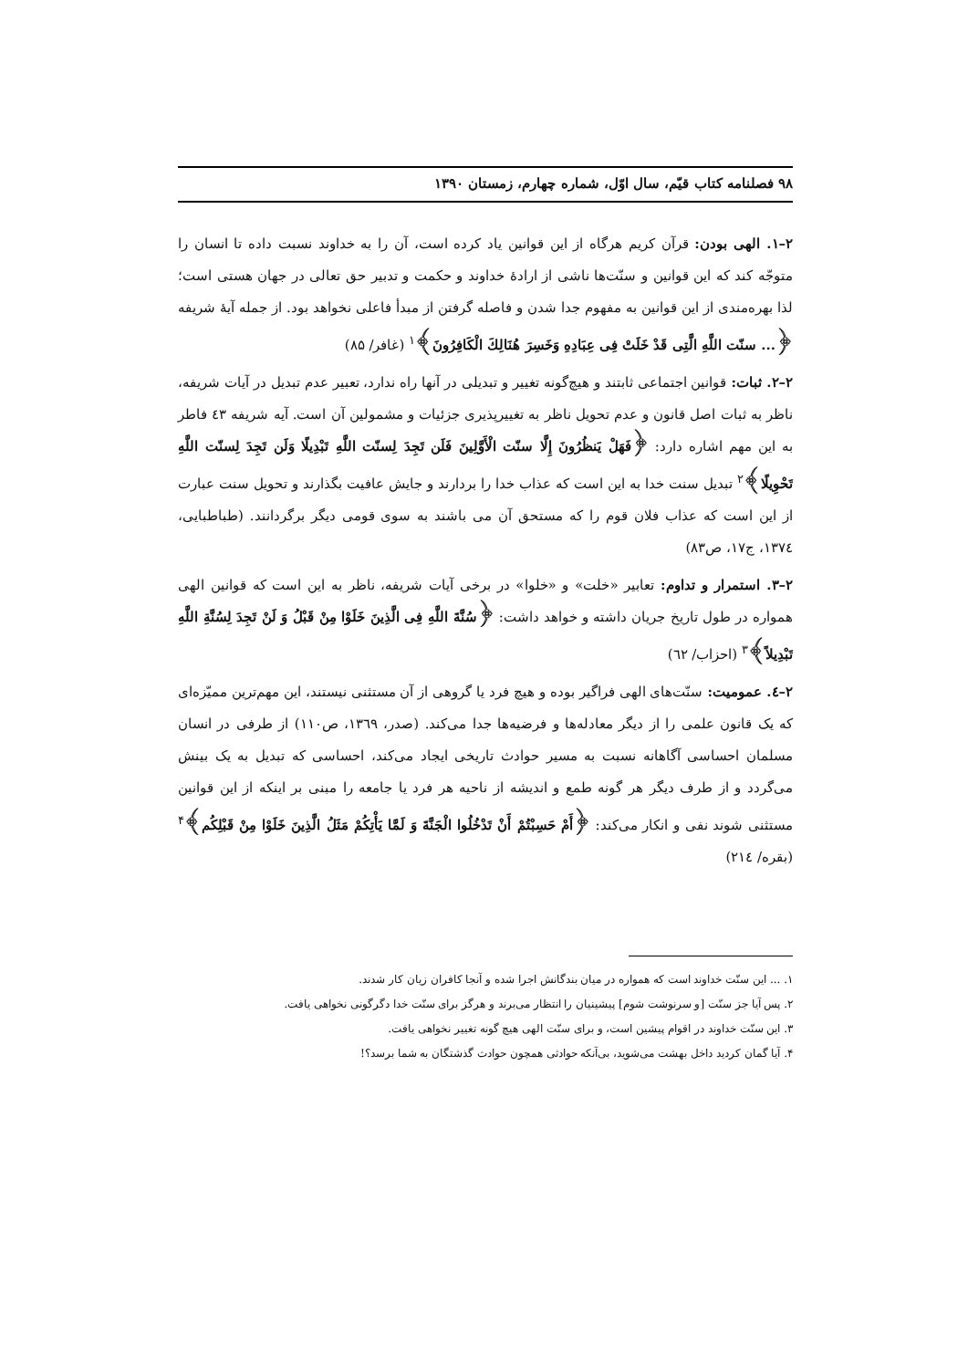۹۸ فصلنامه کتاب قیّم، سال اوّل، شماره چهارم، زمستان ۱۳۹۰
۲–۱. الهی بودن: قرآن کریم هرگاه از این قوانین یاد کرده است، آن را به خداوند نسبت داده تا انسان را متوجّه کند که این قوانین و سنّت‌ها ناشی از ارادهٔ خداوند و حکمت و تدبیر حق تعالی در جهان هستی است؛ لذا بهره‌مندی از این قوانین به مفهوم جدا شدن و فاصله گرفتن از مبدأ فاعلی نخواهد بود. از جمله آیهٔ شریفه ﴿... سنّت اللَّهِ الَّتِی قَدْ خَلَتْ فِی عِبَادِهِ وَخَسِرَ هُنَالِكَ الْكَافِرُونَ﴾<sup>۱</sup> (غافر/ ۸۵)
۲–۲. ثبات: قوانین اجتماعی ثابتند و هیچ‌گونه تغییر و تبدیلی در آنها راه ندارد، تعبیر عدم تبدیل در آیات شریفه، ناظر به ثبات اصل قانون و عدم تحویل ناظر به تغییرپذیری جزئیات و مشمولین آن است. آیه شریفه ٤٣ فاطر به این مهم اشاره دارد: ﴿فَهَلْ يَنظُرُونَ إِلَّا سنّت الْأَوَّلِينَ فَلَن تَجِدَ لِسنّت اللَّهِ تَبْدِيلًا وَلَن تَجِدَ لِسنّت اللَّهِ تَحْوِيلًا﴾<sup>۲</sup> تبدیل سنت خدا به این است که عذاب خدا را بردارند و جایش عافیت بگذارند و تحویل سنت عبارت از این است که عذاب فلان قوم را که مستحق آن می باشند به سوی قومی دیگر برگردانند. (طباطبایی، ۱۳۷٤، ج۱۷، ص۸۳)
۲–۳. استمرار و تداوم: تعابیر «خلت» و «خلوا» در برخی آیات شریفه، ناظر به این است که قوانین الهی همواره در طول تاریخ جریان داشته و خواهد داشت: ﴿سُنَّةَ اللَّهِ فِی الَّذِينَ خَلَوْا مِنْ قَبْلُ وَ لَنْ تَجِدَ لِسُنَّةِ اللَّهِ تَبْدِيلاً﴾<sup>۳</sup> (احزاب/ ٦٢)
۲–٤. عمومیت: سنّت‌های الهی فراگیر بوده و هیچ فرد یا گروهی از آن مستثنی نیستند، این مهم‌ترین ممیّزه‌ای که یک قانون علمی را از دیگر معادله‌ها و فرضیه‌ها جدا می‌کند. (صدر، ۱۳٦۹، ص۱۱۰) از طرفی در انسان مسلمان احساسی آگاهانه نسبت به مسیر حوادث تاریخی ایجاد می‌کند، احساسی که تبدیل به یک بینش می‌گردد و از طرف دیگر هر گونه طمع و اندیشه از ناحیه هر فرد یا جامعه را مبنی بر اینکه از این قوانین مستثنی شوند نفی و انکار می‌کند: ﴿أَمْ حَسِبْتُمْ أَنْ تَدْخُلُوا الْجَنَّةَ وَ لَمَّا يَأْتِكُمْ مَثَلُ الَّذِينَ خَلَوْا مِنْ قَبْلِكُم﴾<sup>۴</sup> (بقره/ ۲۱٤)
۱. ... این سنّت خداوند است که همواره در میان بندگانش اجرا شده و آنجا کافران زیان کار شدند.
۲. پس آیا جز سنّت [و سرنوشت شوم] پیشینیان را انتظار می‌برند و هرگز برای سنّت خدا دگرگونی نخواهی یافت.
۳. این سنّت خداوند در اقوام پیشین است، و برای سنّت الهی هیچ گونه تغییر نخواهی یافت.
۴. آیا گمان کردید داخل بهشت می‌شوید، بی‌آنکه حوادثی همچون حوادث گذشتگان به شما برسد؟!